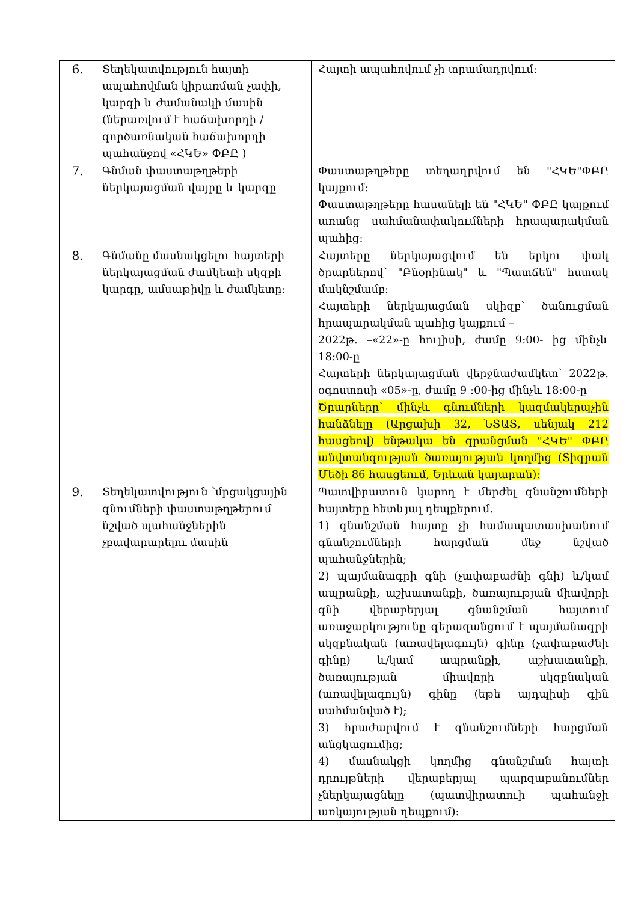| 6. | Տեղեկատվություն հայտի ապահովման կիրառման չափի, կարգի և ժամանակի մասին (ներառվում է հաճախորդի / գործառնական հաճախորդի պահանջով «ՀԿԵ» ՓԲԸ ) | Հայտի ապահովում չի տրամադրվում: |
| 7. | Գնման փաստաթղթերի ներկայացման վայրը և կարգը | Փաստաթղթերը տեղադրվում են "ՀԿԵ"ՓԲԸ կայքում: Փաստաթղթերը հասանելի են "ՀԿԵ" ՓԲԸ կայքում առանց սահմանափակումների հրապարակման պահից: |
| 8. | Գնմանը մասնակցելու հայտերի ներկայացման ժամկետի սկզբի կարգը, ամսաթիվը և ժամկետը: | Հայտերը ներկայացվում են երկու փակ ծրարներով՝ "Բնօրինակ" և "Պատճեն" հստակ մակնշմամբ: Հայտերի ներկայացման սկիզբ՝ ծանուցման հրապարակման պահից կայքում – 2022թ. –«22»-ը հուլիսի, ժամը 9:00- ից մինչև 18:00-ը Հայտերի ներկայացման վերջնաժամկետ՝ 2022թ. օգոստոսի «05»-ը, ժամը 9 :00-ից մինչև 18:00-ը Ծրարները՝ մինչև գնումների կազմակերպչին հանձնելը (Արցախի 32, ՆՏԱՏ, սենյակ 212 հասցեով) ենթակա են գրանցման "ՀԿԵ" ՓԲԸ անվտանգության ծառայության կողմից (Տիգրան Մեծի 86 հասցեում, Երևան կայարան): |
| 9. | Տեղեկատվություն ՝մրցակցային գնումների փաստաթղթերում նշված պահանջներին չբավարարելու մասին | Պատվիրատուն կարող է մերժել գնանշումների հայտերը հետևյալ դեպքերում. 1) գնանշման հայտը չի համապատասխանում գնանշումների հարցման մեջ նշված պահանջներին; 2) պայմանագրի գնի (չափաբաժնի գնի) և/կամ ապրանքի, աշխատանքի, ծառայության միավորի գնի վերաբերյալ գնանշման հայտում առաջարկությունը գերազանցում է պայմանագրի սկզբնական (առավելագույն) գինը (չափաբաժնի գինը) և/կամ ապրանքի, աշխատանքի, ծառայության միավորի սկզբնական (առավելագույն) գինը (եթե այդպիսի գին սահմանված է); 3) հրաժարվում է գնանշումների հարցման անցկացումից; 4) մասնակցի կողմից գնանշման հայտի դրույթների վերաբերյալ պարզաբանումներ չներկայացնելը (պատվիրատուի պահանջի առկայության դեպքում): |